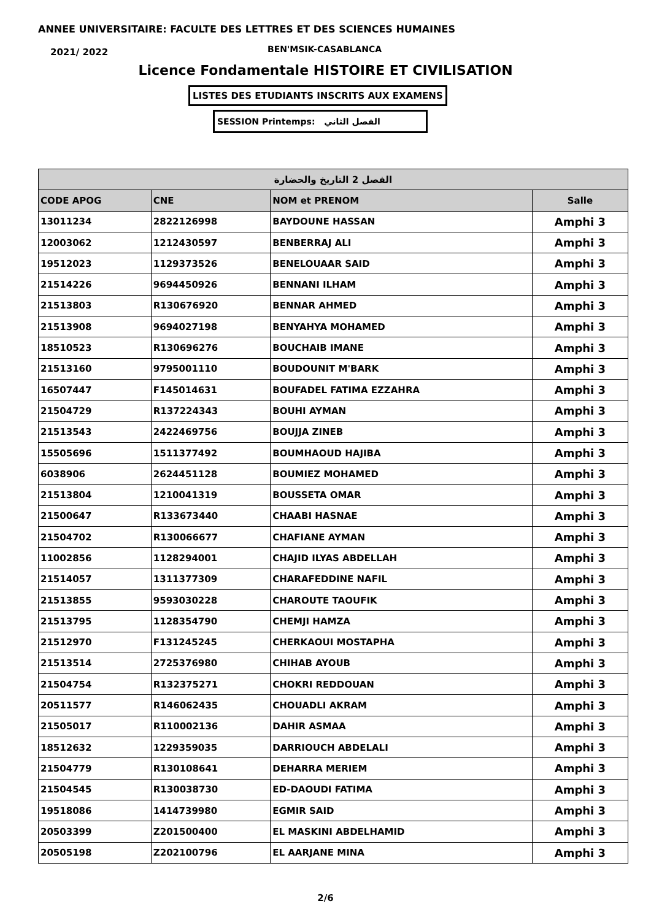ANNEE UNIVERSITAIRE: FACULTE DES LETTRES ET DES SCIENCES HUMAINES
2021/ 2022 BEN'MSIK-CASABLANCA
Licence Fondamentale HISTOIRE ET CIVILISATION
LISTES DES ETUDIANTS INSCRITS AUX EXAMENS
SESSION Printemps: الفصل الثاني
| الفصل 2 التاريخ والحضارة | | | |
| --- | --- | --- | --- |
| CODE APOG | CNE | NOM et PRENOM | Salle |
| 13011234 | 2822126998 | BAYDOUNE HASSAN | Amphi 3 |
| 12003062 | 1212430597 | BENBERRAJ ALI | Amphi 3 |
| 19512023 | 1129373526 | BENELOUAAR SAID | Amphi 3 |
| 21514226 | 9694450926 | BENNANI ILHAM | Amphi 3 |
| 21513803 | R130676920 | BENNAR AHMED | Amphi 3 |
| 21513908 | 9694027198 | BENYAHYA MOHAMED | Amphi 3 |
| 18510523 | R130696276 | BOUCHAIB IMANE | Amphi 3 |
| 21513160 | 9795001110 | BOUDOUNIT M'BARK | Amphi 3 |
| 16507447 | F145014631 | BOUFADEL FATIMA EZZAHRA | Amphi 3 |
| 21504729 | R137224343 | BOUHI AYMAN | Amphi 3 |
| 21513543 | 2422469756 | BOUJJA ZINEB | Amphi 3 |
| 15505696 | 1511377492 | BOUMHAOUD HAJIBA | Amphi 3 |
| 6038906 | 2624451128 | BOUMIEZ MOHAMED | Amphi 3 |
| 21513804 | 1210041319 | BOUSSETA OMAR | Amphi 3 |
| 21500647 | R133673440 | CHAABI HASNAE | Amphi 3 |
| 21504702 | R130066677 | CHAFIANE AYMAN | Amphi 3 |
| 11002856 | 1128294001 | CHAJID ILYAS ABDELLAH | Amphi 3 |
| 21514057 | 1311377309 | CHARAFEDDINE NAFIL | Amphi 3 |
| 21513855 | 9593030228 | CHAROUTE TAOUFIK | Amphi 3 |
| 21513795 | 1128354790 | CHEMJI HAMZA | Amphi 3 |
| 21512970 | F131245245 | CHERKAOUI MOSTAPHA | Amphi 3 |
| 21513514 | 2725376980 | CHIHAB AYOUB | Amphi 3 |
| 21504754 | R132375271 | CHOKRI REDDOUAN | Amphi 3 |
| 20511577 | R146062435 | CHOUADLI AKRAM | Amphi 3 |
| 21505017 | R110002136 | DAHIR ASMAA | Amphi 3 |
| 18512632 | 1229359035 | DARRIOUCH ABDELALI | Amphi 3 |
| 21504779 | R130108641 | DEHARRA MERIEM | Amphi 3 |
| 21504545 | R130038730 | ED-DAOUDI FATIMA | Amphi 3 |
| 19518086 | 1414739980 | EGMIR SAID | Amphi 3 |
| 20503399 | Z201500400 | EL MASKINI ABDELHAMID | Amphi 3 |
| 20505198 | Z202100796 | EL AARJANE MINA | Amphi 3 |
2/6